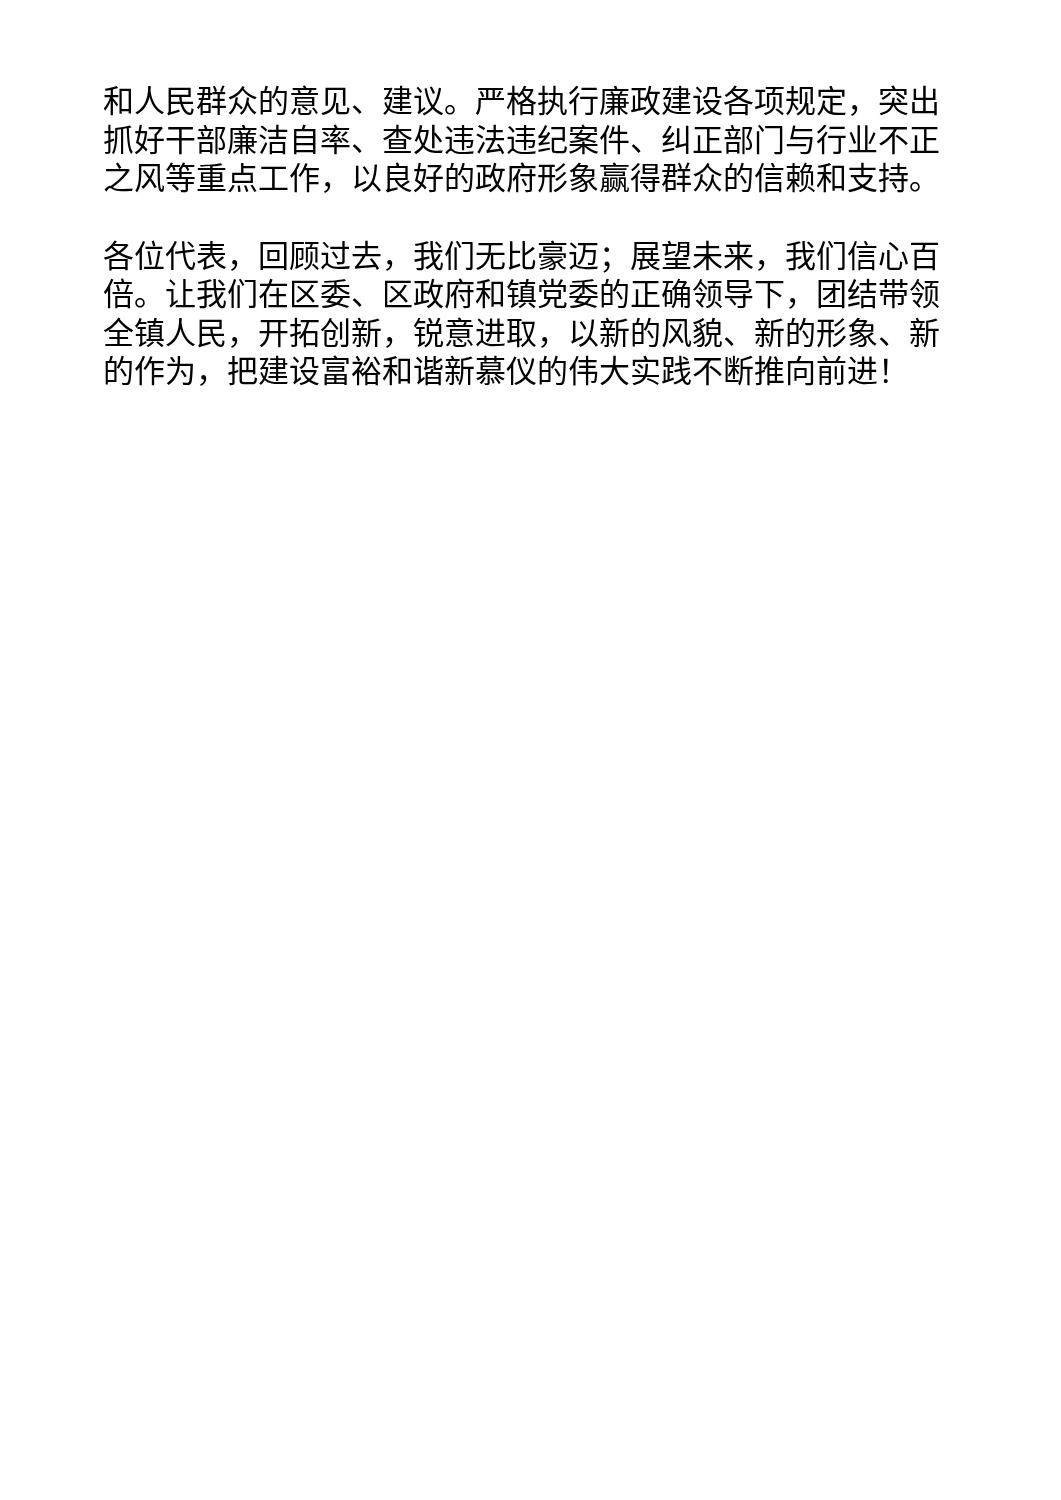和人民群众的意见、建议。严格执行廉政建设各项规定，突出抓好干部廉洁自率、查处违法违纪案件、纠正部门与行业不正之风等重点工作，以良好的政府形象赢得群众的信赖和支持。
各位代表，回顾过去，我们无比豪迈；展望未来，我们信心百倍。让我们在区委、区政府和镇党委的正确领导下，团结带领全镇人民，开拓创新，锐意进取，以新的风貌、新的形象、新的作为，把建设富裕和谐新慕仪的伟大实践不断推向前进！